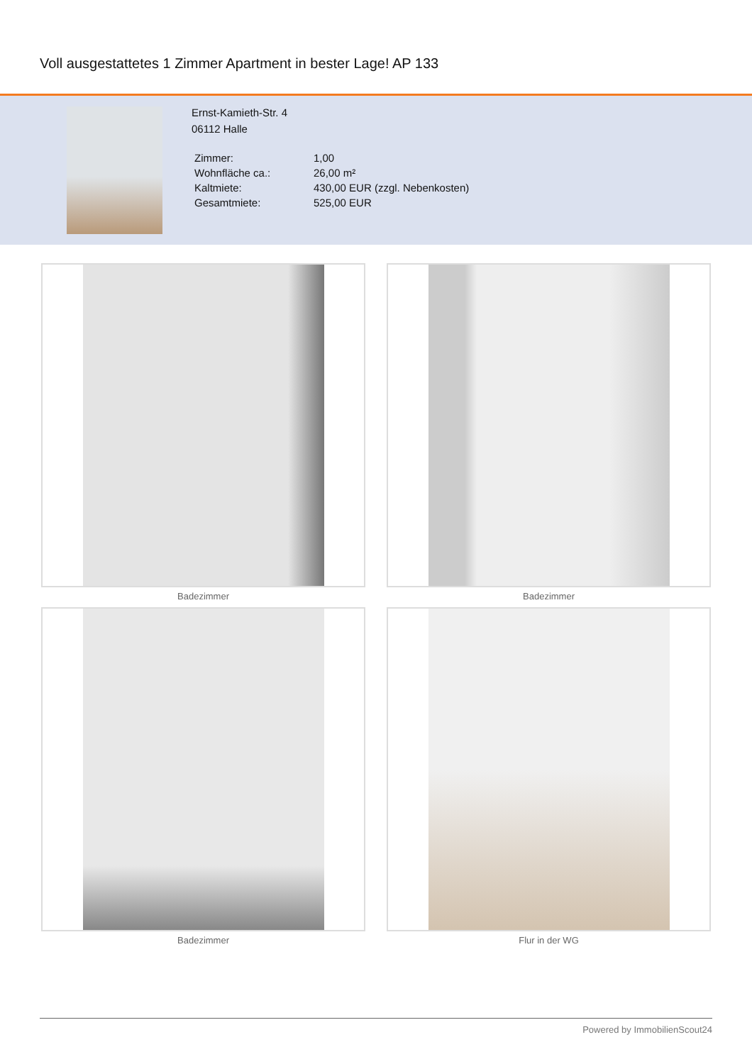Voll ausgestattetes 1 Zimmer Apartment in bester Lage! AP 133
Ernst-Kamieth-Str. 4
06112 Halle
| Zimmer: | 1,00 |
| Wohnfläche ca.: | 26,00 m² |
| Kaltmiete: | 430,00 EUR (zzgl. Nebenkosten) |
| Gesamtmiete: | 525,00 EUR |
Badezimmer
Badezimmer
Badezimmer
Flur in der WG
Powered by ImmobilienScout24